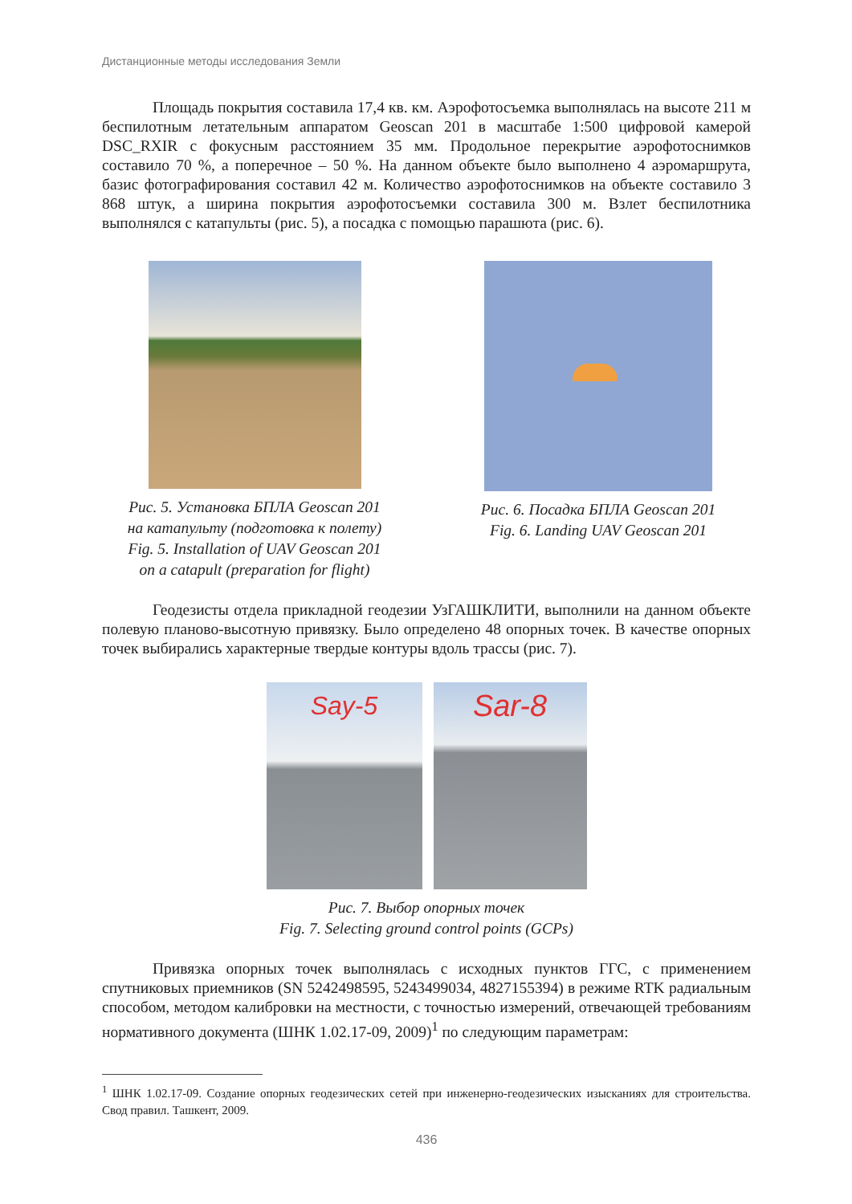Дистанционные методы исследования Земли
Площадь покрытия составила 17,4 кв. км. Аэрофотосъемка выполнялась на высоте 211 м беспилотным летательным аппаратом Geoscan 201 в масштабе 1:500 цифровой камерой DSC_RXIR с фокусным расстоянием 35 мм. Продольное перекрытие аэрофотоснимков составило 70 %, а поперечное – 50 %. На данном объекте было выполнено 4 аэромаршрута, базис фотографирования составил 42 м. Количество аэрофотоснимков на объекте составило 3 868 штук, а ширина покрытия аэрофотосъемки составила 300 м. Взлет беспилотника выполнялся с катапульты (рис. 5), а посадка с помощью парашюта (рис. 6).
Рис. 5. Установка БПЛА Geoscan 201
на катапульту (подготовка к полету)
Fig. 5. Installation of UAV Geoscan 201
on a catapult (preparation for flight)
Рис. 6. Посадка БПЛА Geoscan 201
Fig. 6. Landing UAV Geoscan 201
Геодезисты отдела прикладной геодезии УзГАШКЛИТИ, выполнили на данном объекте полевую планово-высотную привязку. Было определено 48 опорных точек. В качестве опорных точек выбирались характерные твердые контуры вдоль трассы (рис. 7).
Say-5
Sar-8
Рис. 7. Выбор опорных точек
Fig. 7. Selecting ground control points (GCPs)
Привязка опорных точек выполнялась с исходных пунктов ГГС, с применением спутниковых приемников (SN 5242498595, 5243499034, 4827155394) в режиме RTK радиальным способом, методом калибровки на местности, с точностью измерений, отвечающей требованиям нормативного документа (ШНК 1.02.17-09, 2009)<sup>1</sup> по следующим параметрам:
<sup>1</sup> ШНК 1.02.17-09. Создание опорных геодезических сетей при инженерно-геодезических изысканиях для строительства. Свод правил. Ташкент, 2009.
436